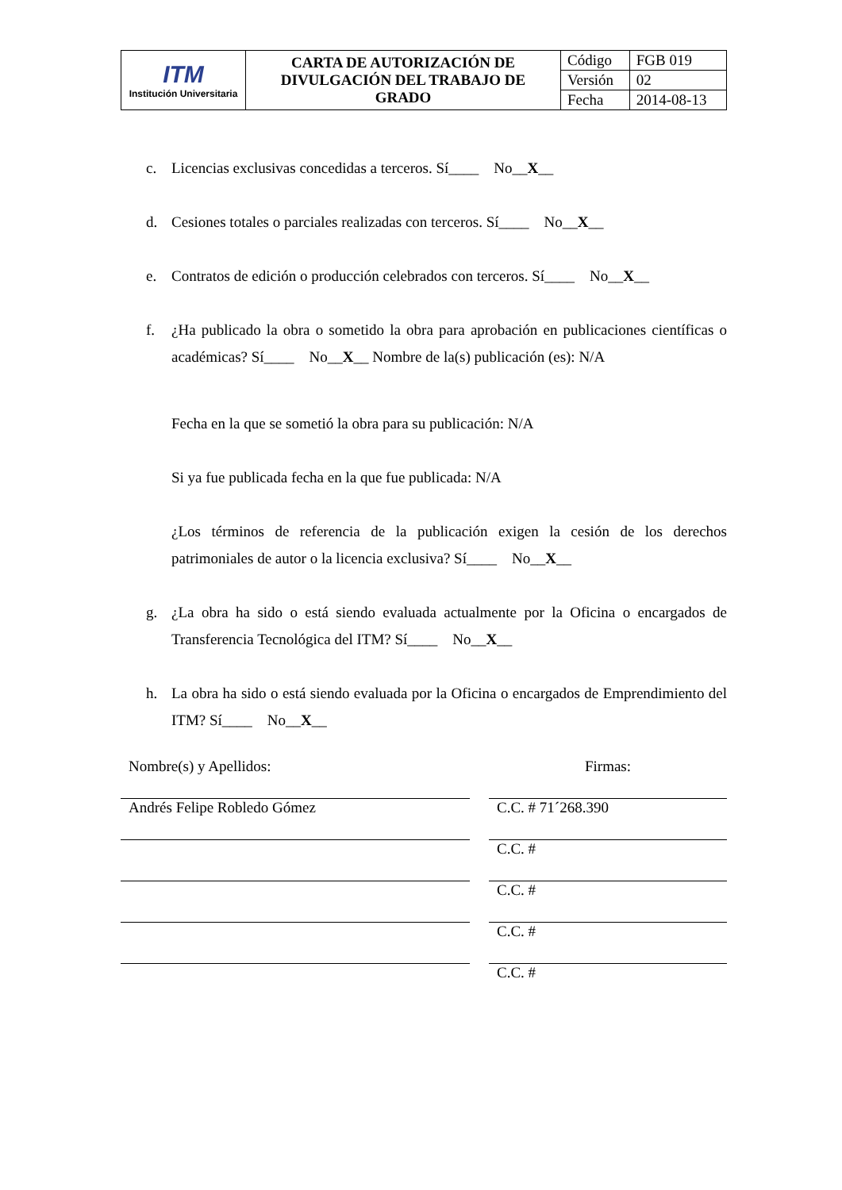| ITM Institución Universitaria | CARTA DE AUTORIZACIÓN DE DIVULGACIÓN DEL TRABAJO DE GRADO | Código | FGB 019 |
| | | Versión | 02 |
| | | Fecha | 2014-08-13 |
c. Licencias exclusivas concedidas a terceros. Sí____ No__X__
d. Cesiones totales o parciales realizadas con terceros. Sí____ No__X__
e. Contratos de edición o producción celebrados con terceros. Sí____ No__X__
f. ¿Ha publicado la obra o sometido la obra para aprobación en publicaciones científicas o académicas? Sí____ No__X__ Nombre de la(s) publicación (es): N/A
Fecha en la que se sometió la obra para su publicación: N/A
Si ya fue publicada fecha en la que fue publicada: N/A
¿Los términos de referencia de la publicación exigen la cesión de los derechos patrimoniales de autor o la licencia exclusiva? Sí____ No__X__
g. ¿La obra ha sido o está siendo evaluada actualmente por la Oficina o encargados de Transferencia Tecnológica del ITM? Sí____ No__X__
h. La obra ha sido o está siendo evaluada por la Oficina o encargados de Emprendimiento del ITM? Sí____ No__X__
| Nombre(s) y Apellidos: | | Firmas: |
| Andrés Felipe Robledo Gómez | | C.C. # 71´268.390 |
| | | C.C. # |
| | | C.C. # |
| | | C.C. # |
| | | C.C. # |